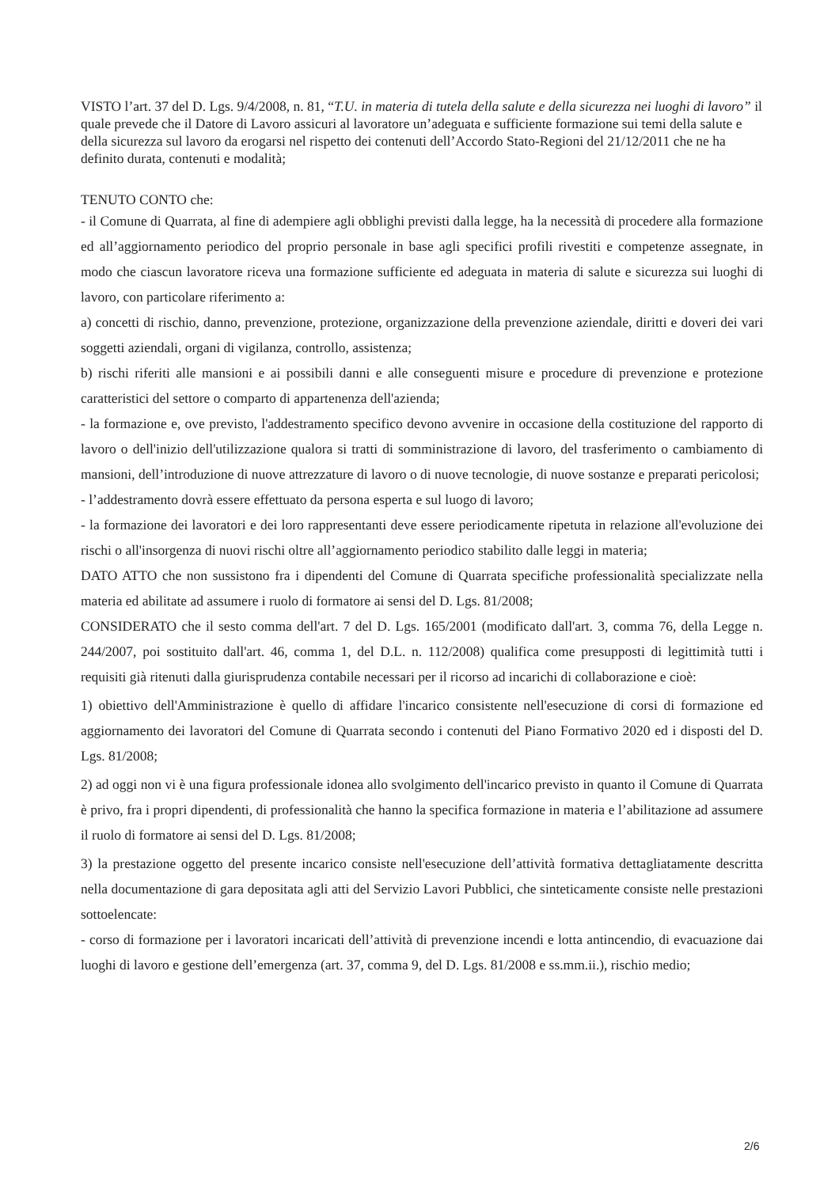VISTO l’art. 37 del D. Lgs. 9/4/2008, n. 81, “T.U. in materia di tutela della salute e della sicurezza nei luoghi di lavoro” il quale prevede che il Datore di Lavoro assicuri al lavoratore un’adeguata e sufficiente formazione sui temi della salute e della sicurezza sul lavoro da erogarsi nel rispetto dei contenuti dell’Accordo Stato-Regioni del 21/12/2011 che ne ha definito durata, contenuti e modalità;
TENUTO CONTO che:
- il Comune di Quarrata, al fine di adempiere agli obblighi previsti dalla legge, ha la necessità di procedere alla formazione ed all’aggiornamento periodico del proprio personale in base agli specifici profili rivestiti e competenze assegnate, in modo che ciascun lavoratore riceva una formazione sufficiente ed adeguata in materia di salute e sicurezza sui luoghi di lavoro, con particolare riferimento a:
a) concetti di rischio, danno, prevenzione, protezione, organizzazione della prevenzione aziendale, diritti e doveri dei vari soggetti aziendali, organi di vigilanza, controllo, assistenza;
b) rischi riferiti alle mansioni e ai possibili danni e alle conseguenti misure e procedure di prevenzione e protezione caratteristici del settore o comparto di appartenenza dell'azienda;
- la formazione e, ove previsto, l'addestramento specifico devono avvenire in occasione della costituzione del rapporto di lavoro o dell'inizio dell'utilizzazione qualora si tratti di somministrazione di lavoro, del trasferimento o cambiamento di mansioni, dell’introduzione di nuove attrezzature di lavoro o di nuove tecnologie, di nuove sostanze e preparati pericolosi;
- l’addestramento dovrà essere effettuato da persona esperta e sul luogo di lavoro;
- la formazione dei lavoratori e dei loro rappresentanti deve essere periodicamente ripetuta in relazione all'evoluzione dei rischi o all'insorgenza di nuovi rischi oltre all’aggiornamento periodico stabilito dalle leggi in materia;
DATO ATTO che non sussistono fra i dipendenti del Comune di Quarrata specifiche professionalità specializzate nella materia ed abilitate ad assumere i ruolo di formatore ai sensi del D. Lgs. 81/2008;
CONSIDERATO che il sesto comma dell'art. 7 del D. Lgs. 165/2001 (modificato dall'art. 3, comma 76, della Legge n. 244/2007, poi sostituito dall'art. 46, comma 1, del D.L. n. 112/2008) qualifica come presupposti di legittimità tutti i requisiti già ritenuti dalla giurisprudenza contabile necessari per il ricorso ad incarichi di collaborazione e cioè:
1) obiettivo dell'Amministrazione è quello di affidare l'incarico consistente nell'esecuzione di corsi di formazione ed aggiornamento dei lavoratori del Comune di Quarrata secondo i contenuti del Piano Formativo 2020 ed i disposti del D. Lgs. 81/2008;
2) ad oggi non vi è una figura professionale idonea allo svolgimento dell'incarico previsto in quanto il Comune di Quarrata è privo, fra i propri dipendenti, di professionalità che hanno la specifica formazione in materia e l’abilitazione ad assumere il ruolo di formatore ai sensi del D. Lgs. 81/2008;
3) la prestazione oggetto del presente incarico consiste nell'esecuzione dell’attività formativa dettagliatamente descritta nella documentazione di gara depositata agli atti del Servizio Lavori Pubblici, che sinteticamente consiste nelle prestazioni sottoelencate:
- corso di formazione per i lavoratori incaricati dell’attività di prevenzione incendi e lotta antincendio, di evacuazione dai luoghi di lavoro e gestione dell’emergenza (art. 37, comma 9, del D. Lgs. 81/2008 e ss.mm.ii.), rischio medio;
2/6